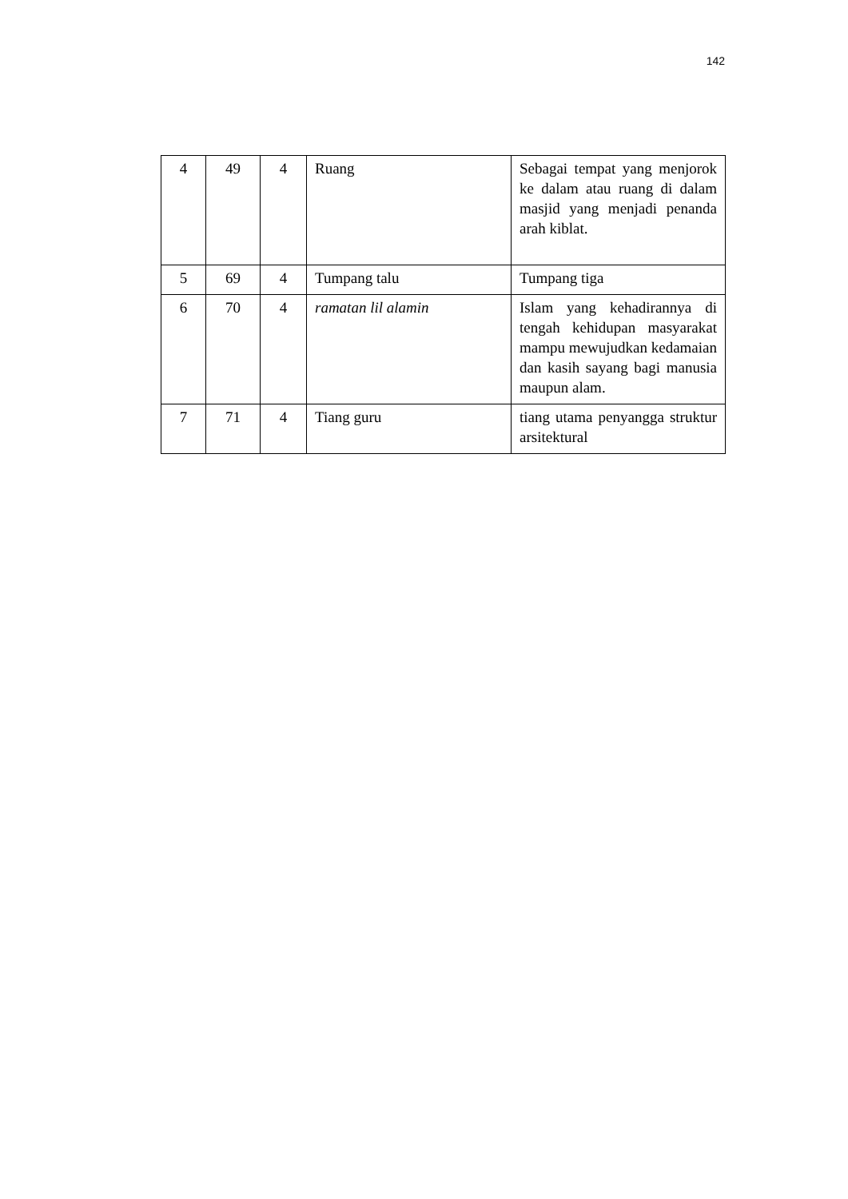142
| 4 | 49 | 4 | Ruang | Sebagai tempat yang menjorok ke dalam atau ruang di dalam masjid yang menjadi penanda arah kiblat. |
| 5 | 69 | 4 | Tumpang talu | Tumpang tiga |
| 6 | 70 | 4 | ramatan lil alamin | Islam yang kehadirannya di tengah kehidupan masyarakat mampu mewujudkan kedamaian dan kasih sayang bagi manusia maupun alam. |
| 7 | 71 | 4 | Tiang guru | tiang utama penyangga struktur arsitektural |